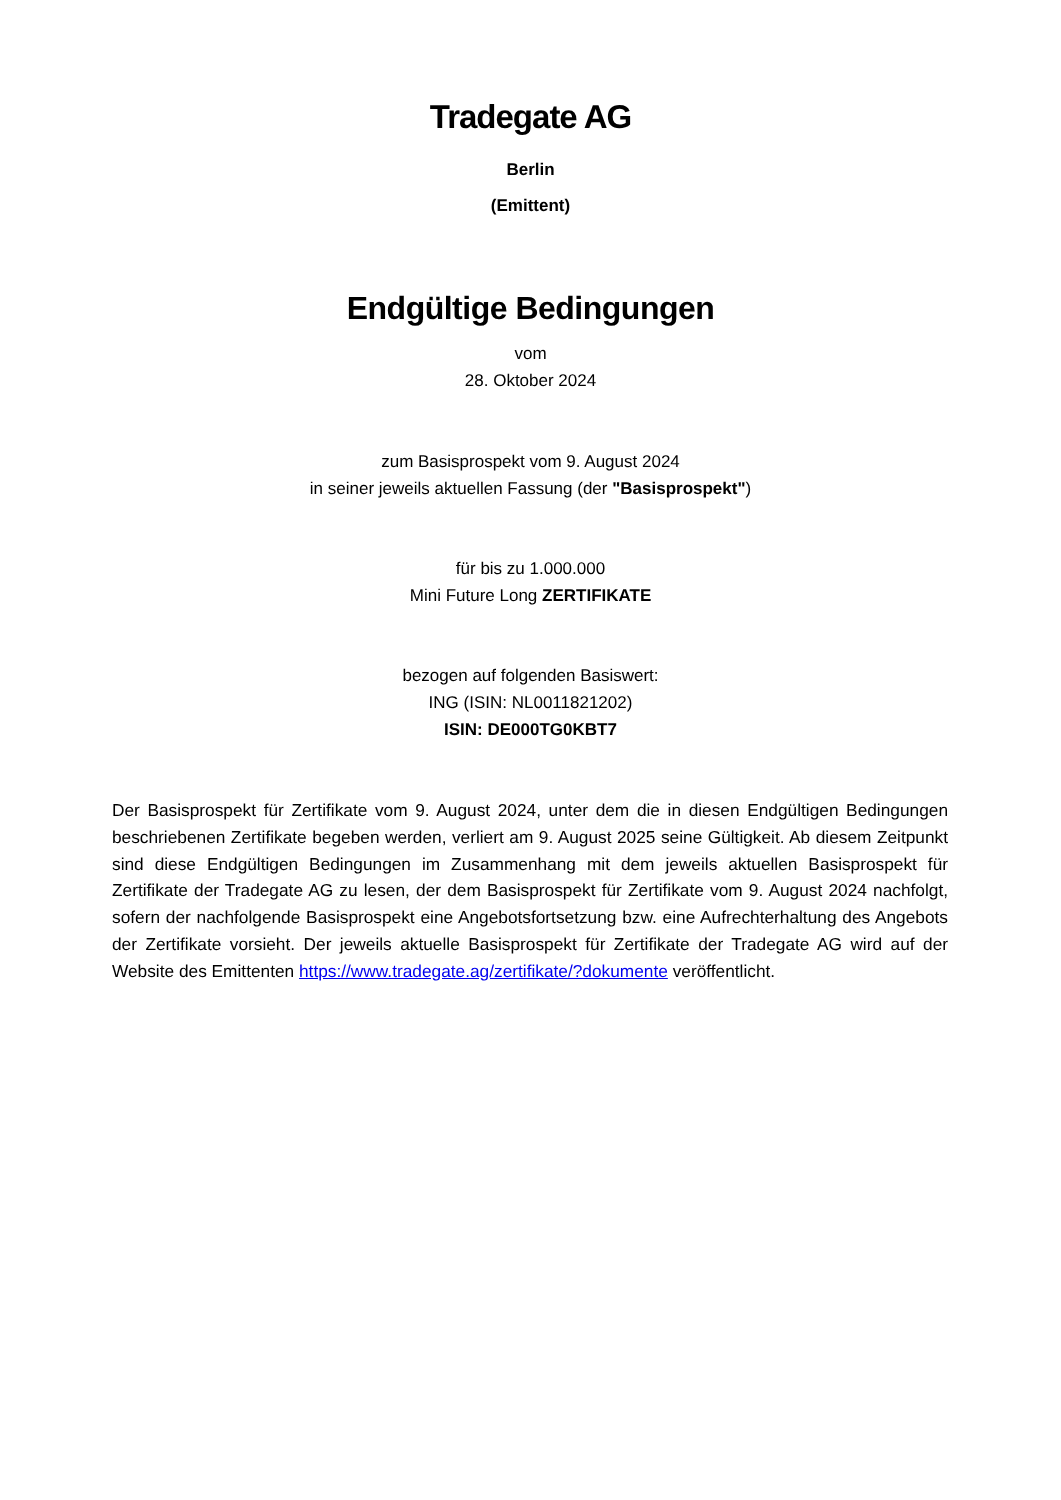Tradegate AG
Berlin
(Emittent)
Endgültige Bedingungen
vom
28. Oktober 2024
zum Basisprospekt vom 9. August 2024
in seiner jeweils aktuellen Fassung (der "Basisprospekt")
für bis zu 1.000.000
Mini Future Long ZERTIFIKATE
bezogen auf folgenden Basiswert:
ING (ISIN: NL0011821202)
ISIN: DE000TG0KBT7
Der Basisprospekt für Zertifikate vom 9. August 2024, unter dem die in diesen Endgültigen Bedingungen beschriebenen Zertifikate begeben werden, verliert am 9. August 2025 seine Gültigkeit. Ab diesem Zeitpunkt sind diese Endgültigen Bedingungen im Zusammenhang mit dem jeweils aktuellen Basisprospekt für Zertifikate der Tradegate AG zu lesen, der dem Basisprospekt für Zertifikate vom 9. August 2024 nachfolgt, sofern der nachfolgende Basisprospekt eine Angebotsfortsetzung bzw. eine Aufrechterhaltung des Angebots der Zertifikate vorsieht. Der jeweils aktuelle Basisprospekt für Zertifikate der Tradegate AG wird auf der Website des Emittenten https://www.tradegate.ag/zertifikate/?dokumente veröffentlicht.